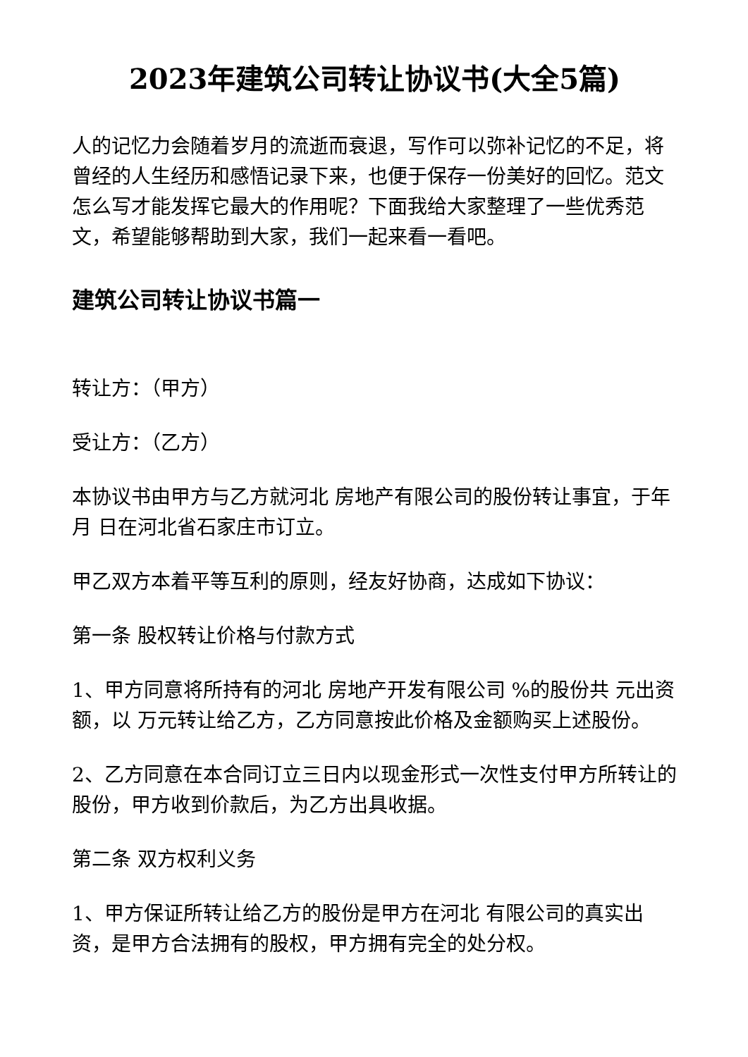2023年建筑公司转让协议书(大全5篇)
人的记忆力会随着岁月的流逝而衰退，写作可以弥补记忆的不足，将曾经的人生经历和感悟记录下来，也便于保存一份美好的回忆。范文怎么写才能发挥它最大的作用呢？下面我给大家整理了一些优秀范文，希望能够帮助到大家，我们一起来看一看吧。
建筑公司转让协议书篇一
转让方：（甲方）
受让方：（乙方）
本协议书由甲方与乙方就河北 房地产有限公司的股份转让事宜，于年 月 日在河北省石家庄市订立。
甲乙双方本着平等互利的原则，经友好协商，达成如下协议：
第一条 股权转让价格与付款方式
1、甲方同意将所持有的河北 房地产开发有限公司 %的股份共 元出资额，以 万元转让给乙方，乙方同意按此价格及金额购买上述股份。
2、乙方同意在本合同订立三日内以现金形式一次性支付甲方所转让的股份，甲方收到价款后，为乙方出具收据。
第二条 双方权利义务
1、甲方保证所转让给乙方的股份是甲方在河北 有限公司的真实出资，是甲方合法拥有的股权，甲方拥有完全的处分权。